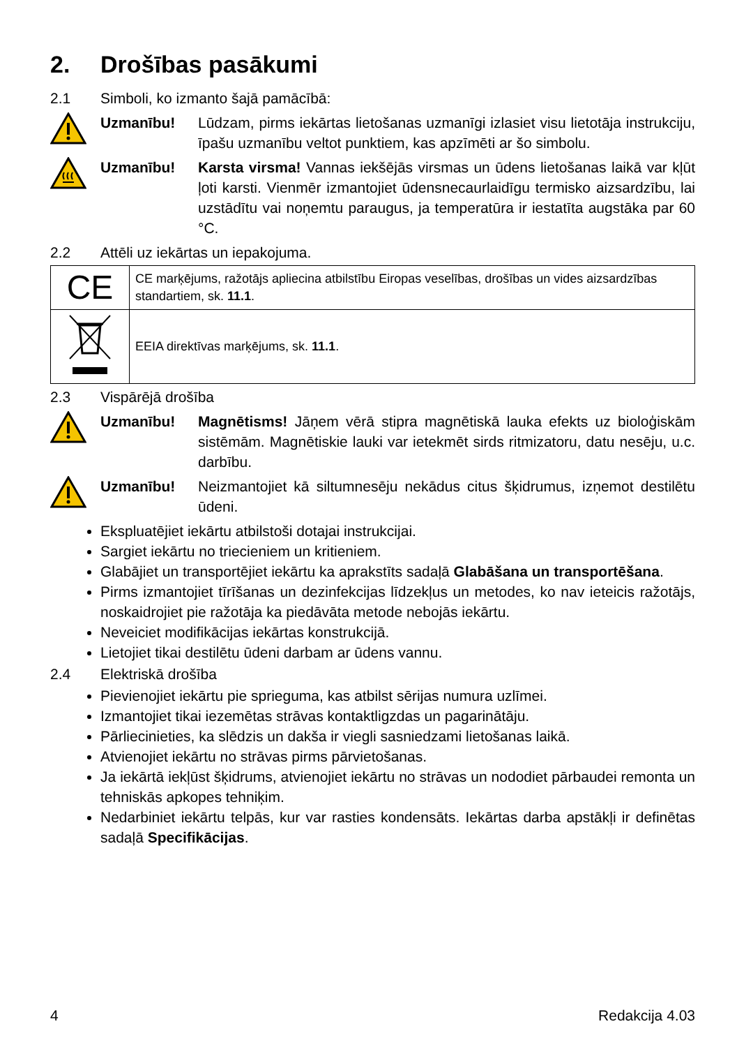2. Drošības pasākumi
2.1 Simboli, ko izmanto šajā pamācībā:
Uzmanību! Lūdzam, pirms iekārtas lietošanas uzmanīgi izlasiet visu lietotāja instrukciju, īpašu uzmanību veltot punktiem, kas apzīmēti ar šo simbolu.
Uzmanību! Karsta virsma! Vannas iekšējās virsmas un ūdens lietošanas laikā var kļūt ļoti karsti. Vienmēr izmantojiet ūdensnecaurlaidīgu termisko aizsardzību, lai uzstādītu vai noņemtu paraugus, ja temperatūra ir iestatīta augstāka par 60 °C.
2.2 Attēli uz iekārtas un iepakojuma.
| CE | CE marķējums, ražotājs apliecina atbilstību Eiropas veselības, drošības un vides aizsardzības standartiem, sk. 11.1 . |
| | EEIA direktīvas marķējums, sk. 11.1 . |
2.3 Vispārējā drošība
Uzmanību! Magnētisms! Jāņem vērā stipra magnētiskā lauka efekts uz bioloģiskām sistēmām. Magnētiskie lauki var ietekmēt sirds ritmizatoru, datu nesēju, u.c. darbību.
Uzmanību! Neizmantojiet kā siltumnesēju nekādus citus šķidrumus, izņemot destilētu ūdeni.
Ekspluatējiet iekārtu atbilstoši dotajai instrukcijai.
Sargiet iekārtu no triecieniem un kritieniem.
Glabājiet un transportējiet iekārtu ka aprakstīts sadaļā Glabāšana un transportēšana.
Pirms izmantojiet tīrīšanas un dezinfekcijas līdzekļus un metodes, ko nav ieteicis ražotājs, noskaidrojiet pie ražotāja ka piedāvāta metode nebojās iekārtu.
Neveiciet modifikācijas iekārtas konstrukcijā.
Lietojiet tikai destilētu ūdeni darbam ar ūdens vannu.
2.4 Elektriskā drošība
Pievienojiet iekārtu pie sprieguma, kas atbilst sērijas numura uzlīmei.
Izmantojiet tikai iezemētas strāvas kontaktligzdas un pagarinātāju.
Pārliecinieties, ka slēdzis un dakša ir viegli sasniedzami lietošanas laikā.
Atvienojiet iekārtu no strāvas pirms pārvietošanas.
Ja iekārtā iekļūst šķidrums, atvienojiet iekārtu no strāvas un nododiet pārbaudei remonta un tehniskās apkopes tehniķim.
Nedarbiniet iekārtu telpās, kur var rasties kondensāts. Iekārtas darba apstākļi ir definētas sadaļā Specifikācijas.
4 Redakcija 4.03